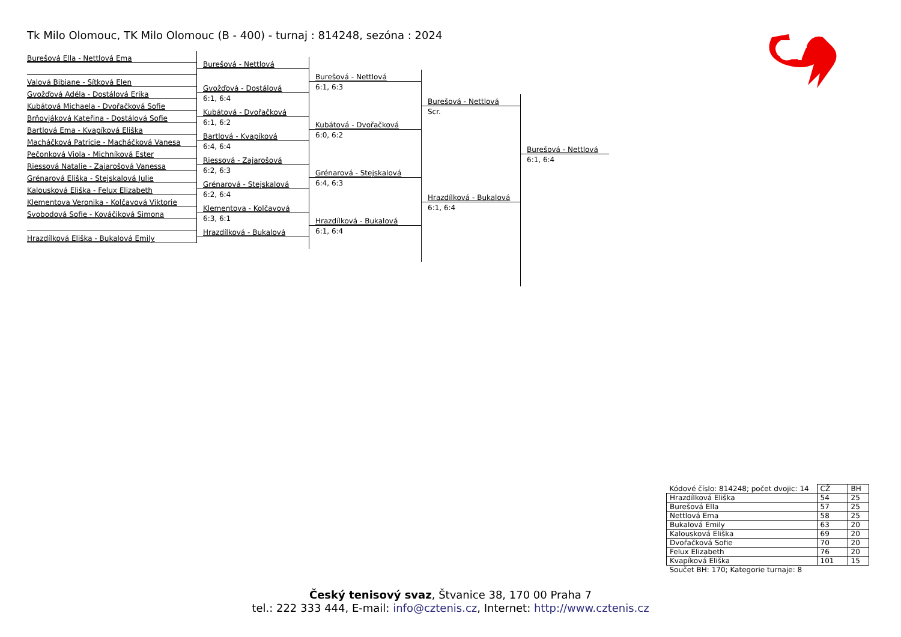Tk Milo Olomouc, TK Milo Olomouc (B - 400) - turnaj : 814248, sezóna : 2024
CT
Burešová Ella - Nettlová Ema
Valová Bibiane - Sítková Elen
Gvožďová Adéla - Dostálová Erika
Kubátová Michaela - Dvořačková Sofie
Brňovjáková Kateřina - Dostálová Sofie
Bartlová Ema - Kvapíková Eliška
Macháčková Patricie - Macháčková Vanesa
Pečonková Viola - Michníková Ester
Riessová Natalie - Zajarošová Vanessa
Grénarová Eliška - Stejskalová Julie
Kalousková Eliška - Felux Elizabeth
Klementova Veronika - Kolčavová Viktorie
Svobodová Sofie - Kováčiková Simona
Hrazdílková Eliška - Bukalová Emily
Burešová - Nettlová
Gvožďová - Dostálová
6:1, 6:4
Kubátová - Dvořačková
6:1, 6:2
Bartlová - Kvapíková
6:4, 6:4
Riessová - Zajarošová
6:2, 6:3
Grénarová - Stejskalová
6:2, 6:4
Klementova - Kolčavová
6:3, 6:1
Hrazdílková - Bukalová
Burešová - Nettlová
6:1, 6:3
Kubátová - Dvořačková
6:0, 6:2
Grénarová - Stejskalová
6:4, 6:3
Hrazdílková - Bukalová
6:1, 6:4
Burešová - Nettlová
Scr.
Hrazdílková - Bukalová
6:1, 6:4
Burešová - Nettlová
6:1, 6:4
| Kódové číslo: 814248; počet dvojic: 14 | CŽ | BH |
| Hrazdílková Eliška | 54 | 25 |
| Burešová Ella | 57 | 25 |
| Nettlová Ema | 58 | 25 |
| Bukalová Emily | 63 | 20 |
| Kalousková Eliška | 69 | 20 |
| Dvořačková Sofie | 70 | 20 |
| Felux Elizabeth | 76 | 20 |
| Kvapíková Eliška | 101 | 15 |
| Součet BH: 170; Kategorie turnaje: 8 | | |
Český tenisový svaz, Štvanice 38, 170 00 Praha 7
tel.: 222 333 444, E-mail: info@cztenis.cz, Internet: http://www.cztenis.cz